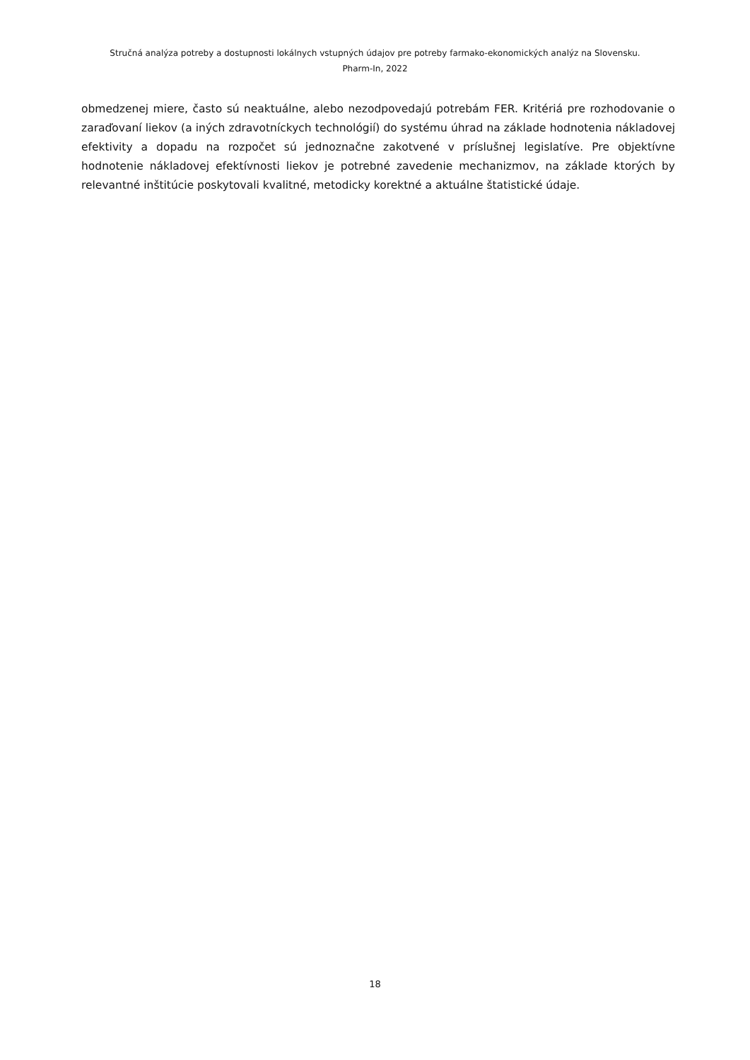Stručná analýza potreby a dostupnosti lokálnych vstupných údajov pre potreby farmako-ekonomických analýz na Slovensku.
Pharm-In, 2022
obmedzenej miere, často sú neaktuálne, alebo nezodpovedajú potrebám FER. Kritériá pre rozhodovanie o zaraďovaní liekov (a iných zdravotníckych technológií) do systému úhrad na základe hodnotenia nákladovej efektivity a dopadu na rozpočet sú jednoznačne zakotvené v príslušnej legislatíve. Pre objektívne hodnotenie nákladovej efektívnosti liekov je potrebné zavedenie mechanizmov, na základe ktorých by relevantné inštitúcie poskytovali kvalitné, metodicky korektné a aktuálne štatistické údaje.
18